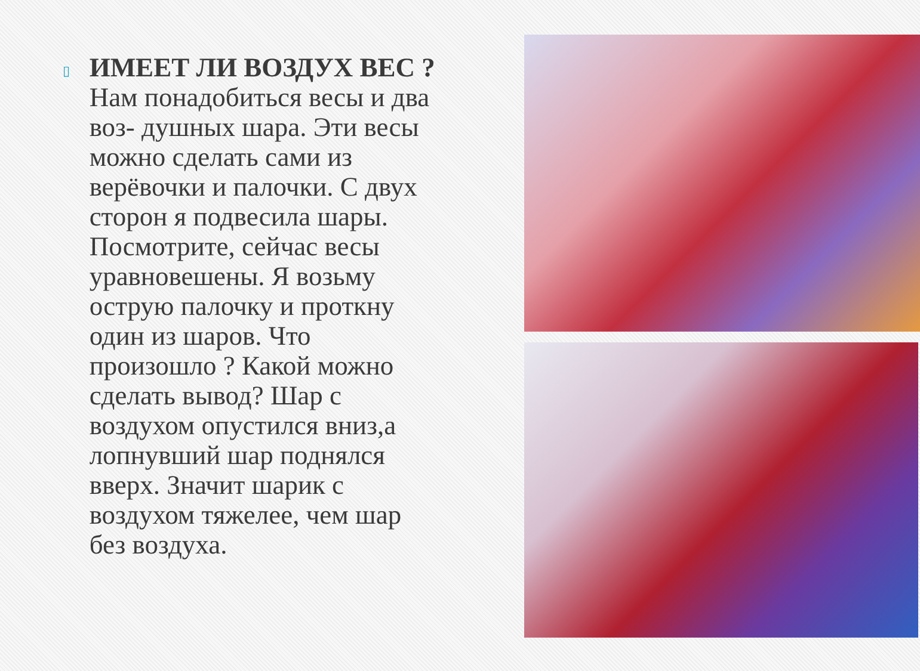▯
ИМЕЕТ ЛИ ВОЗДУХ ВЕС ? Нам понадобиться весы и два воз- душных шара. Эти весы можно сделать сами из верёвочки и палочки. С двух сторон я подвесила шары. Посмотрите, сейчас весы уравновешены. Я возьму острую палочку и проткну один из шаров. Что произошло ? Какой можно сделать вывод? Шар с воздухом опустился вниз,а лопнувший шар поднялся вверх. Значит шарик с воздухом тяжелее, чем шар без воздуха.